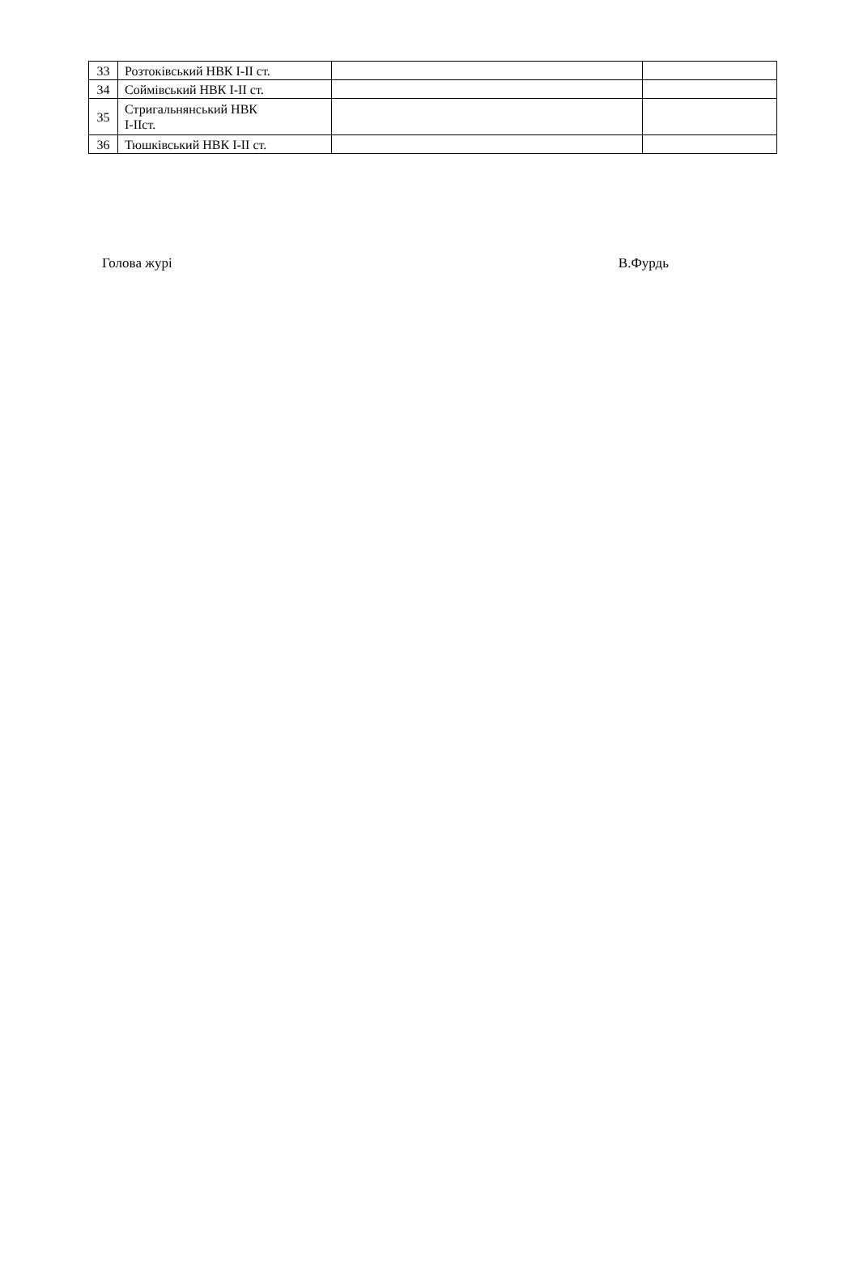| 33 | Розтоківський НВК І-ІІ ст. | | |
| 34 | Соймівський НВК І-ІІ ст. | | |
| 35 | Стригальнянський НВК І-ІІст. | | |
| 36 | Тюшківський НВК І-ІІ ст. | | |
Голова журі В.Фурдь